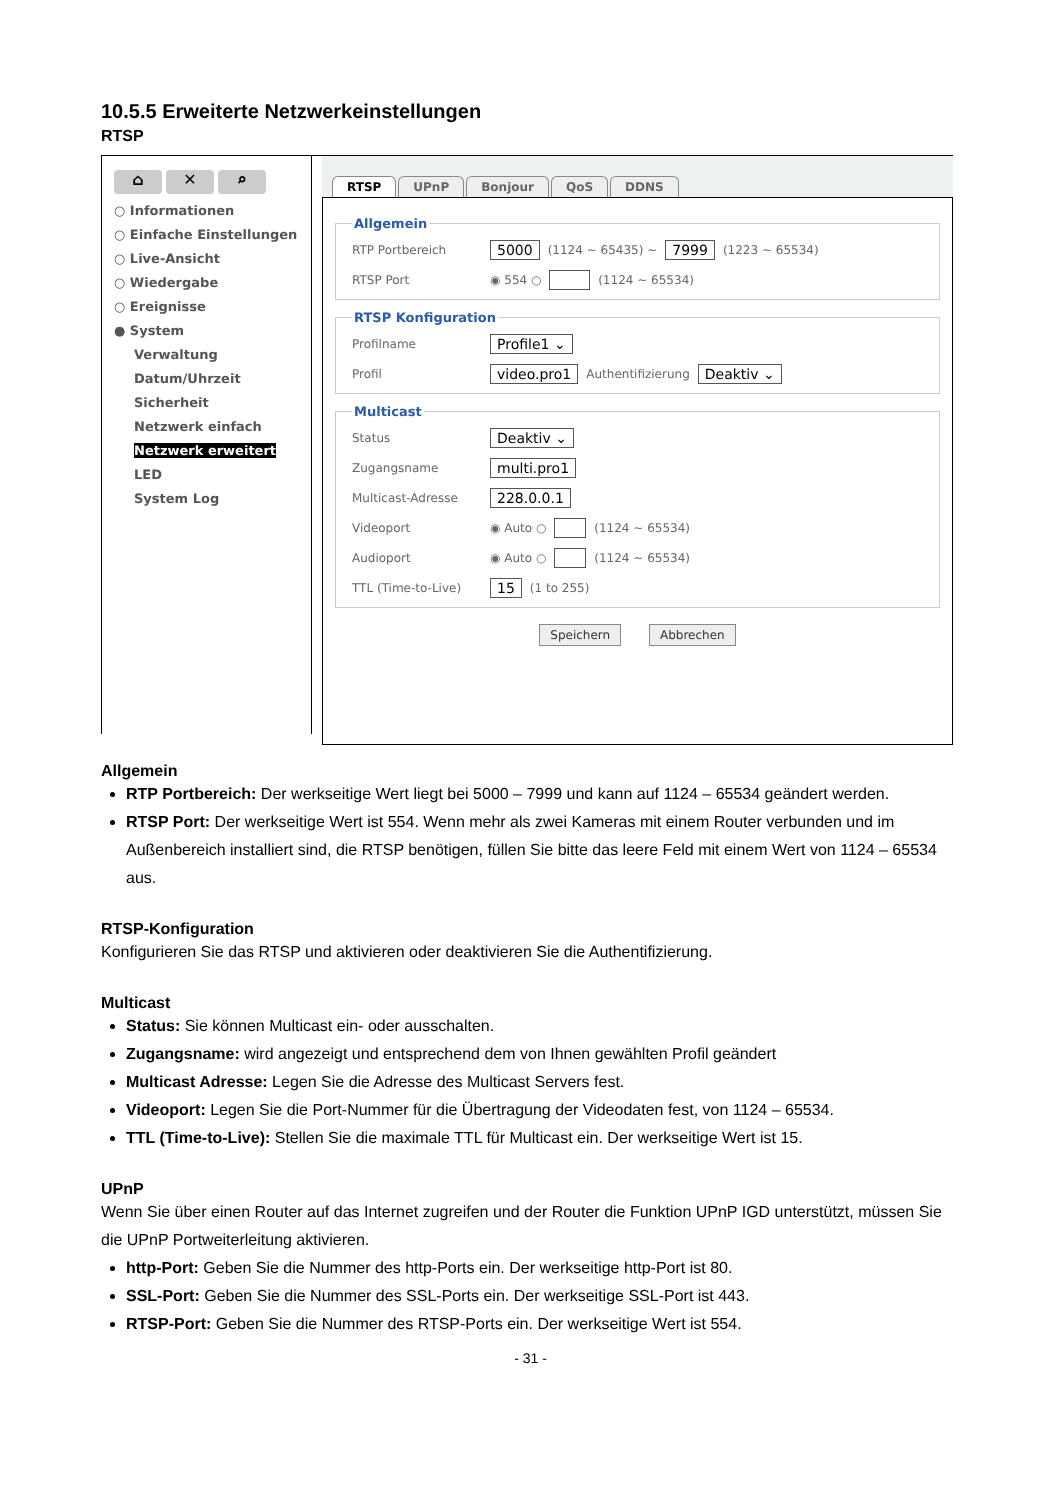10.5.5 Erweiterte Netzwerkeinstellungen
RTSP
⌂ ✕ ⌕
○ Informationen
○ Einfache Einstellungen
○ Live-Ansicht
○ Wiedergabe
○ Ereignisse
● System
Verwaltung
Datum/Uhrzeit
Sicherheit
Netzwerk einfach
Netzwerk erweitert
LED
System Log
RTSP UPnP Bonjour QoS DDNS
Allgemein
RTP Portbereich 5000 (1124 ~ 65435) ~ 7999 (1223 ~ 65534)
RTSP Port ◉ 554 ○ (1124 ~ 65534)
RTSP Konfiguration
Profilname Profile1 ⌄
Profil video.pro1 Authentifizierung Deaktiv ⌄
Multicast
Status Deaktiv ⌄
Zugangsname multi.pro1
Multicast-Adresse 228.0.0.1
Videoport ◉ Auto ○ (1124 ~ 65534)
Audioport ◉ Auto ○ (1124 ~ 65534)
TTL (Time-to-Live) 15 (1 to 255)
Speichern Abbrechen
Allgemein
RTP Portbereich: Der werkseitige Wert liegt bei 5000 – 7999 und kann auf 1124 – 65534 geändert werden.
RTSP Port: Der werkseitige Wert ist 554. Wenn mehr als zwei Kameras mit einem Router verbunden und im Außenbereich installiert sind, die RTSP benötigen, füllen Sie bitte das leere Feld mit einem Wert von 1124 – 65534 aus.
RTSP-Konfiguration
Konfigurieren Sie das RTSP und aktivieren oder deaktivieren Sie die Authentifizierung.
Multicast
Status: Sie können Multicast ein- oder ausschalten.
Zugangsname: wird angezeigt und entsprechend dem von Ihnen gewählten Profil geändert
Multicast Adresse: Legen Sie die Adresse des Multicast Servers fest.
Videoport: Legen Sie die Port-Nummer für die Übertragung der Videodaten fest, von 1124 – 65534.
TTL (Time-to-Live): Stellen Sie die maximale TTL für Multicast ein. Der werkseitige Wert ist 15.
UPnP
Wenn Sie über einen Router auf das Internet zugreifen und der Router die Funktion UPnP IGD unterstützt, müssen Sie die UPnP Portweiterleitung aktivieren.
http-Port: Geben Sie die Nummer des http-Ports ein. Der werkseitige http-Port ist 80.
SSL-Port: Geben Sie die Nummer des SSL-Ports ein. Der werkseitige SSL-Port ist 443.
RTSP-Port: Geben Sie die Nummer des RTSP-Ports ein. Der werkseitige Wert ist 554.
- 31 -